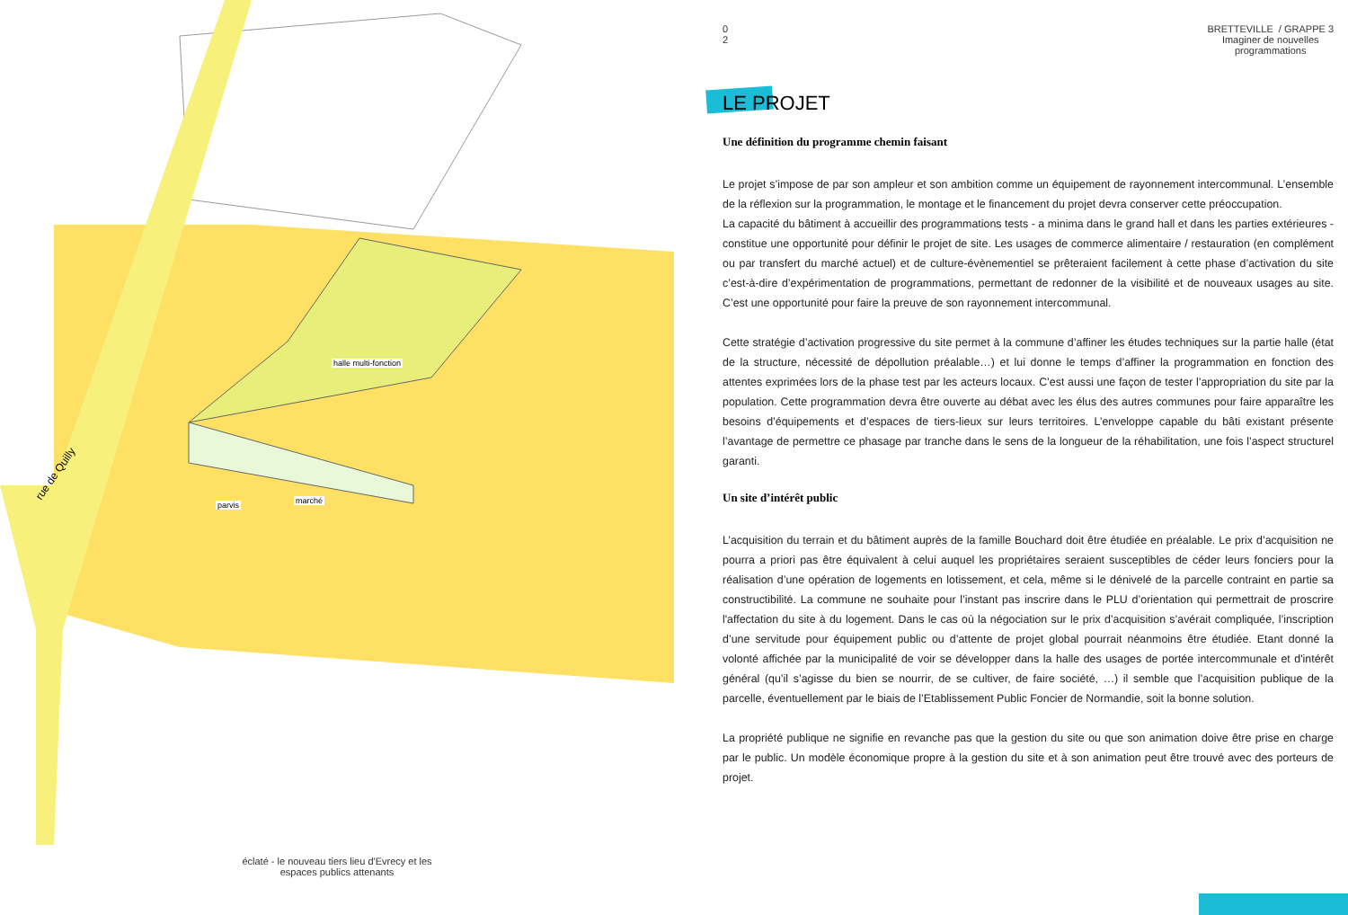halle multi-fonction
parvis marché
rue de Quilly
éclaté - le nouveau tiers lieu d'Evrecy et les
espaces publics attenants
0
2
BRETTEVILLE / GRAPPE 3
Imaginer de nouvelles
programmations
LE PROJET
Une définition du programme chemin faisant
Le projet s’impose de par son ampleur et son ambition comme un équipement de rayonnement intercommunal. L’ensemble de la réflexion sur la programmation, le montage et le financement du projet devra conserver cette préoccupation.
La capacité du bâtiment à accueillir des programmations tests - a minima dans le grand hall et dans les parties extérieures - constitue une opportunité pour définir le projet de site. Les usages de commerce alimentaire / restauration (en complément ou par transfert du marché actuel) et de culture-évènementiel se prêteraient facilement à cette phase d’activation du site c’est-à-dire d’expérimentation de programmations, permettant de redonner de la visibilité et de nouveaux usages au site. C’est une opportunité pour faire la preuve de son rayonnement intercommunal.
Cette stratégie d’activation progressive du site permet à la commune d’affiner les études techniques sur la partie halle (état de la structure, nécessité de dépollution préalable…) et lui donne le temps d’affiner la programmation en fonction des attentes exprimées lors de la phase test par les acteurs locaux. C’est aussi une façon de tester l’appropriation du site par la population. Cette programmation devra être ouverte au débat avec les élus des autres communes pour faire apparaître les besoins d’équipements et d’espaces de tiers-lieux sur leurs territoires. L’enveloppe capable du bâti existant présente l’avantage de permettre ce phasage par tranche dans le sens de la longueur de la réhabilitation, une fois l’aspect structurel garanti.
Un site d’intérêt public
L’acquisition du terrain et du bâtiment auprès de la famille Bouchard doit être étudiée en préalable. Le prix d’acquisition ne pourra a priori pas être équivalent à celui auquel les propriétaires seraient susceptibles de céder leurs fonciers pour la réalisation d’une opération de logements en lotissement, et cela, même si le dénivelé de la parcelle contraint en partie sa constructibilité. La commune ne souhaite pour l’instant pas inscrire dans le PLU d’orientation qui permettrait de proscrire l'affectation du site à du logement. Dans le cas où la négociation sur le prix d’acquisition s’avérait compliquée, l’inscription d’une servitude pour équipement public ou d’attente de projet global pourrait néanmoins être étudiée. Etant donné la volonté affichée par la municipalité de voir se développer dans la halle des usages de portée intercommunale et d'intérêt général (qu’il s’agisse du bien se nourrir, de se cultiver, de faire société, …) il semble que l’acquisition publique de la parcelle, éventuellement par le biais de l’Etablissement Public Foncier de Normandie, soit la bonne solution.
La propriété publique ne signifie en revanche pas que la gestion du site ou que son animation doive être prise en charge par le public. Un modèle économique propre à la gestion du site et à son animation peut être trouvé avec des porteurs de projet.